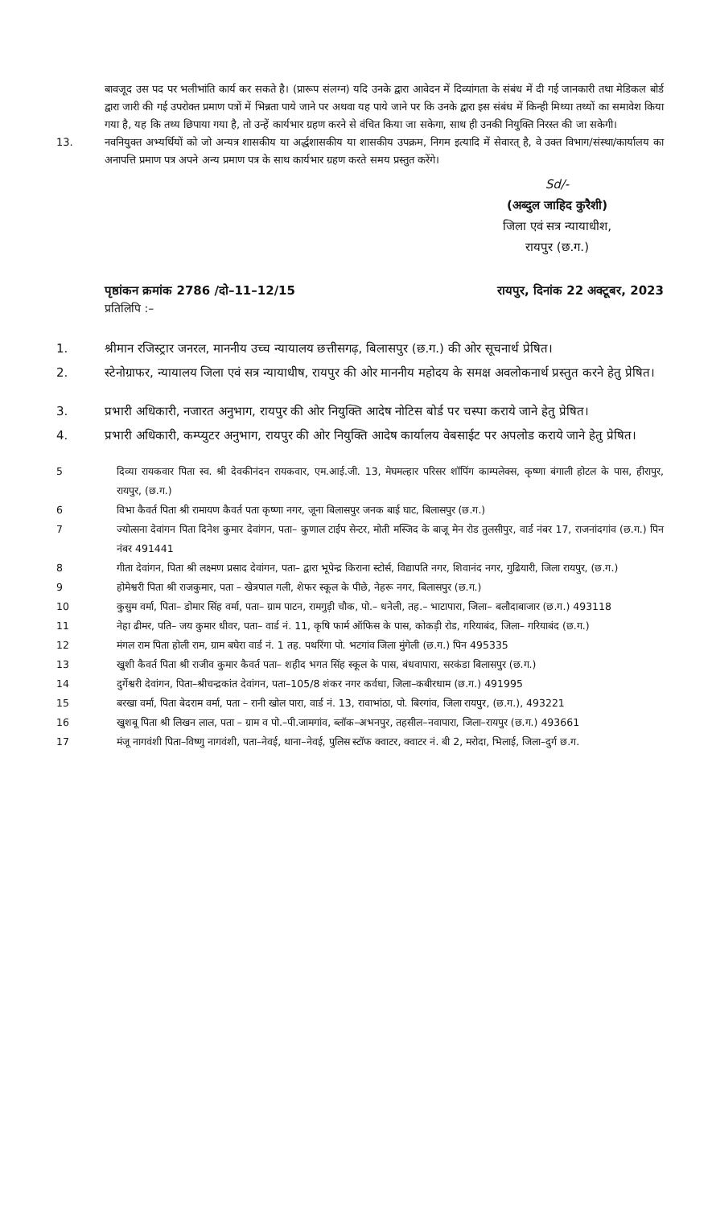बावजूद उस पद पर भलीभांति कार्य कर सकते है। (प्रारूप संलग्न) यदि उनके द्वारा आवेदन में दिव्यांगता के संबंध में दी गई जानकारी तथा मेडिकल बोर्ड द्वारा जारी की गई उपरोक्त प्रमाण पत्रों में भिन्नता पाये जाने पर अथवा यह पाये जाने पर कि उनके द्वारा इस संबंध में किन्ही मिथ्या तथ्यों का समावेश किया गया है, यह कि तथ्य छिपाया गया है, तो उन्हें कार्यभार ग्रहण करने से वंचित किया जा सकेगा, साथ ही उनकी नियुक्ति निरस्त की जा सकेगी।
13. नवनियुक्त अभ्यर्थियों को जो अन्यत्र शासकीय या अर्द्धशासकीय या शासकीय उपक्रम, निगम इत्यादि में सेवारत् है, वे उक्त विभाग/संस्था/कार्यालय का अनापत्ति प्रमाण पत्र अपने अन्य प्रमाण पत्र के साथ कार्यभार ग्रहण करते समय प्रस्तुत करेंगे।
Sd/-
(अब्दुल जाहिद कुरैशी)
जिला एवं सत्र न्यायाधीश,
रायपुर (छ.ग.)
पृष्ठांकन क्रमांक 2786 /दो–11–12/15 रायपुर, दिनांक 22 अक्टूबर, 2023
प्रतिलिपि :–
1. श्रीमान रजिस्ट्रार जनरल, माननीय उच्च न्यायालय छत्तीसगढ़, बिलासपुर (छ.ग.) की ओर सूचनार्थ प्रेषित।
2. स्टेनोग्राफर, न्यायालय जिला एवं सत्र न्यायाधीष, रायपुर की ओर माननीय महोदय के समक्ष अवलोकनार्थ प्रस्तुत करने हेतु प्रेषित।
3. प्रभारी अधिकारी, नजारत अनुभाग, रायपुर की ओर नियुक्ति आदेष नोटिस बोर्ड पर चस्पा कराये जाने हेतु प्रेषित।
4. प्रभारी अधिकारी, कम्प्युटर अनुभाग, रायपुर की ओर नियुक्ति आदेष कार्यालय वेबसाईट पर अपलोड कराये जाने हेतु प्रेषित।
5 दिव्या रायकवार पिता स्व. श्री देवकीनंदन रायकवार, एम.आई.जी. 13, मेघमल्हार परिसर शॉपिंग काम्पलेक्स, कृष्णा बंगाली होटल के पास, हीरापुर, रायपुर, (छ.ग.)
6 विभा कैवर्त पिता श्री रामायण कैवर्त पता कृष्णा नगर, जूना बिलासपुर जनक बाई घाट, बिलासपुर (छ.ग.)
7 ज्योत्सना देवांगन पिता दिनेश कुमार देवांगन, पता– कुणाल टाईप सेन्टर, मोती मस्जिद के बाजू मेन रोड तुलसीपुर, वार्ड नंबर 17, राजनांदगांव (छ.ग.) पिन नंबर 491441
8 गीता देवांगन, पिता श्री लक्ष्मण प्रसाद देवांगन, पता– द्वारा भूपेन्द्र किराना स्टोर्स, विद्यापति नगर, शिवानंद नगर, गुढियारी, जिला रायपुर, (छ.ग.)
9 होमेश्वरी पिता श्री राजकुमार, पता – खेत्रपाल गली, शेफर स्कूल के पीछे, नेहरू नगर, बिलासपुर (छ.ग.)
10 कुसुम वर्मा, पिता– डोमार सिंह वर्मा, पता– ग्राम पाटन, रामगुड़ी चौक, पो.– धनेली, तह.– भाटापारा, जिला– बलौदाबाजार (छ.ग.) 493118
11 नेहा ढीमर, पति– जय कुमार धीवर, पता– वार्ड नं. 11, कृषि फार्म ऑफिस के पास, कोकड़ी रोड, गरियाबंद, जिला– गरियाबंद (छ.ग.)
12 मंगल राम पिता होली राम, ग्राम बघेरा वार्ड नं. 1 तह. पथरिंगा पो. भटगांव जिला मुंगेली (छ.ग.) पिन 495335
13 खुशी कैवर्त पिता श्री राजीव कुमार कैवर्त पता– शहीद भगत सिंह स्कूल के पास, बंधवापारा, सरकंडा बिलासपुर (छ.ग.)
14 दुर्गेश्वरी देवांगन, पिता–श्रीचन्द्रकांत देवांगन, पता–105/8 शंकर नगर कर्वधा, जिला–कबीरधाम (छ.ग.) 491995
15 बरखा वर्मा, पिता बेदराम वर्मा, पता – रानी खोल पारा, वार्ड नं. 13, रावाभांठा, पो. बिरगांव, जिला रायपुर, (छ.ग.), 493221
16 खुशबू पिता श्री लिखन लाल, पता – ग्राम व पो.–पी.जामगांव, ब्लॉक–अभनपुर, तहसील–नवापारा, जिला–रायपुर (छ.ग.) 493661
17 मंजू नागवंशी पिता–विष्णु नागवंशी, पता–नेवई, थाना–नेवई, पुलिस स्टॉफ क्वाटर, क्वाटर नं. बी 2, मरोदा, भिलाई, जिला–दुर्ग छ.ग.